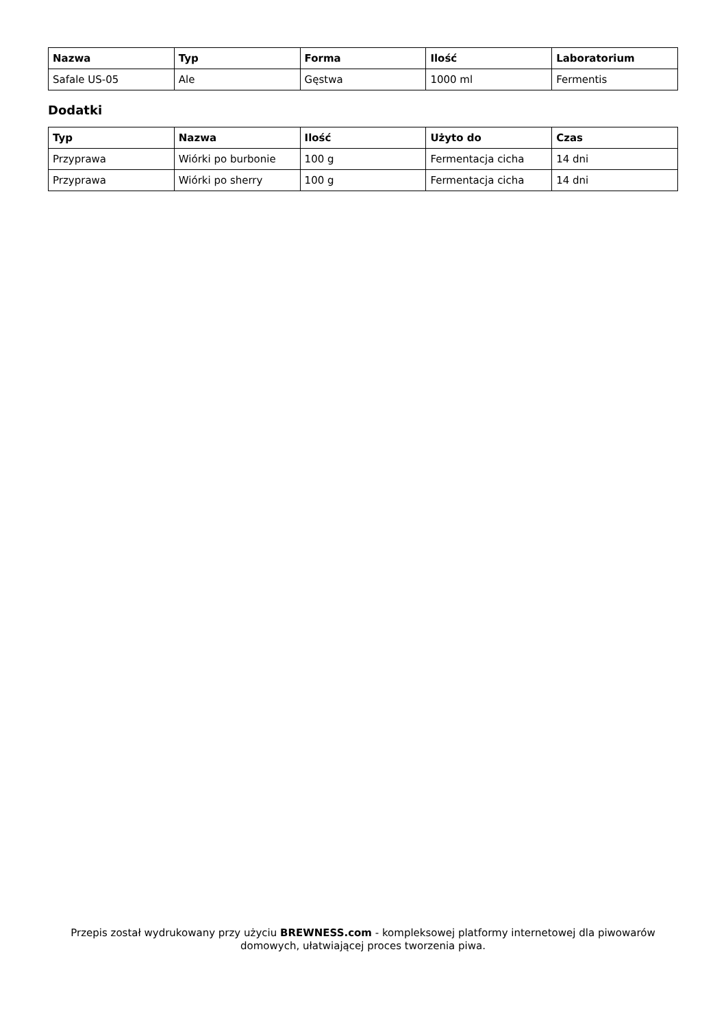| Nazwa | Typ | Forma | Ilość | Laboratorium |
| --- | --- | --- | --- | --- |
| Safale US-05 | Ale | Gęstwa | 1000 ml | Fermentis |
Dodatki
| Typ | Nazwa | Ilość | Użyto do | Czas |
| --- | --- | --- | --- | --- |
| Przyprawa | Wiórki po burbonie | 100 g | Fermentacja cicha | 14 dni |
| Przyprawa | Wiórki po sherry | 100 g | Fermentacja cicha | 14 dni |
Przepis został wydrukowany przy użyciu BREWNESS.com - kompleksowej platformy internetowej dla piwowarów domowych, ułatwiającej proces tworzenia piwa.